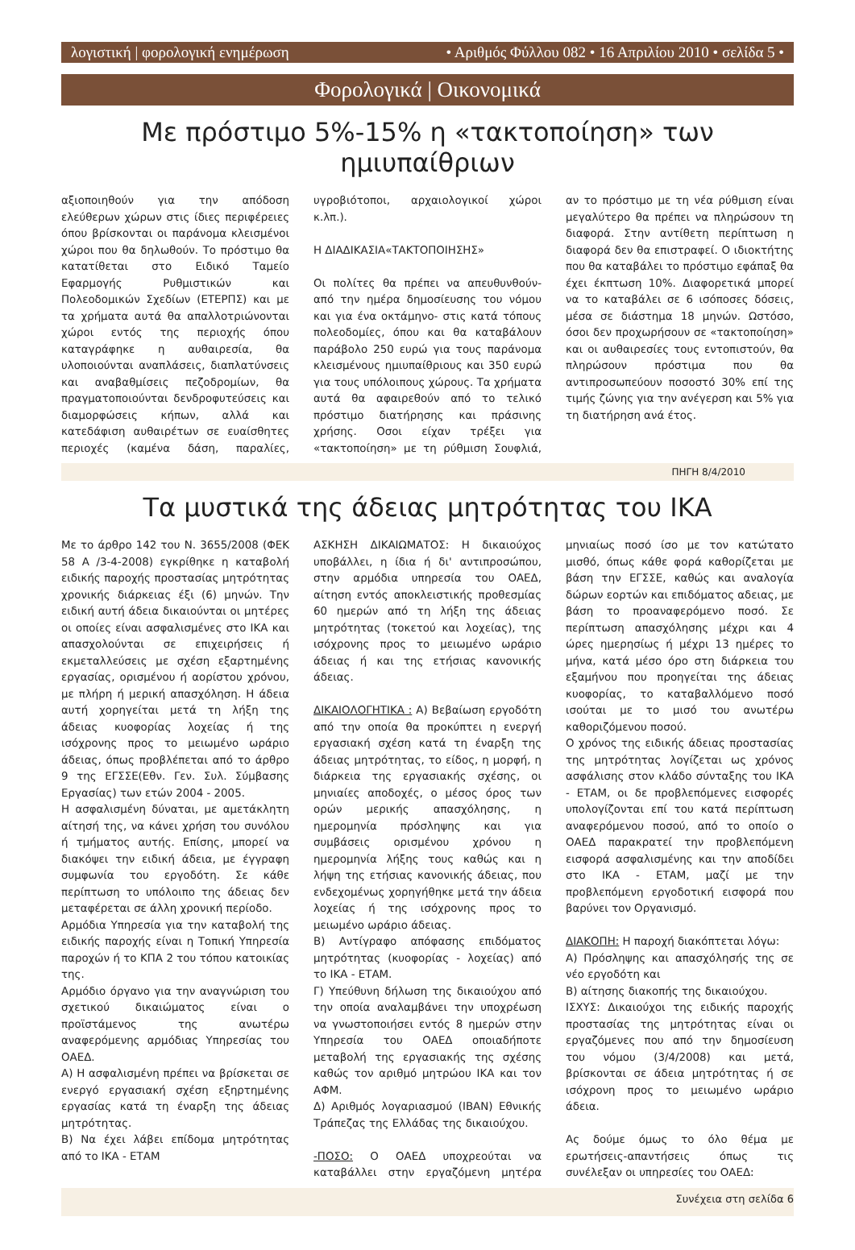λογιστική | φορολογική ενημέρωση • Αριθμός Φύλλου 082 • 16 Απριλίου 2010 • σελίδα 5 •
Φορολογικά | Οικονομικά
Με πρόστιμο 5%-15% η «τακτοποίηση» των ημιυπαίθριων
αξιοποιηθούν για την απόδοση ελεύθερων χώρων στις ίδιες περιφέρειες όπου βρίσκονται οι παράνομα κλεισμένοι χώροι που θα δηλωθούν. Το πρόστιμο θα κατατίθεται στο Ειδικό Ταμείο Εφαρμογής Ρυθμιστικών και Πολεοδομικών Σχεδίων (ΕΤΕΡΠΣ) και με τα χρήματα αυτά θα απαλλοτριώνονται χώροι εντός της περιοχής όπου καταγράφηκε η αυθαιρεσία, θα υλοποιούνται αναπλάσεις, διαπλατύνσεις και αναβαθμίσεις πεζοδρομίων, θα πραγματοποιούνται δενδροφυτεύσεις και διαμορφώσεις κήπων, αλλά και κατεδάφιση αυθαιρέτων σε ευαίσθητες περιοχές (καμένα δάση, παραλίες, υγροβιότοποι, αρχαιολογικοί χώροι κ.λπ.).
Η ΔΙΑΔΙΚΑΣΙΑ«ΤΑΚΤΟΠΟΙΗΣΗΣ»
Οι πολίτες θα πρέπει να απευθυνθούν- από την ημέρα δημοσίευσης του νόμου και για ένα οκτάμηνο- στις κατά τόπους πολεοδομίες, όπου και θα καταβάλουν παράβολο 250 ευρώ για τους παράνομα κλεισμένους ημιυπαίθριους και 350 ευρώ για τους υπόλοιπους χώρους. Τα χρήματα αυτά θα αφαιρεθούν από το τελικό πρόστιμο διατήρησης και πράσινης χρήσης. Οσοι είχαν τρέξει για «τακτοποίηση» με τη ρύθμιση Σουφλιά, αν το πρόστιμο με τη νέα ρύθμιση είναι μεγαλύτερο θα πρέπει να πληρώσουν τη διαφορά. Στην αντίθετη περίπτωση η διαφορά δεν θα επιστραφεί. Ο ιδιοκτήτης που θα καταβάλει το πρόστιμο εφάπαξ θα έχει έκπτωση 10%. Διαφορετικά μπορεί να το καταβάλει σε 6 ισόποσες δόσεις, μέσα σε διάστημα 18 μηνών. Ωστόσο, όσοι δεν προχωρήσουν σε «τακτοποίηση» και οι αυθαιρεσίες τους εντοπιστούν, θα πληρώσουν πρόστιμα που θα αντιπροσωπεύουν ποσοστό 30% επί της τιμής ζώνης για την ανέγερση και 5% για τη διατήρηση ανά έτος.
ΠΗΓΗ 8/4/2010
Τα μυστικά της άδειας μητρότητας του ΙΚΑ
Με το άρθρο 142 του Ν. 3655/2008 (ΦΕΚ 58 Α /3-4-2008) εγκρίθηκε η καταβολή ειδικής παροχής προστασίας μητρότητας χρονικής διάρκειας έξι (6) μηνών. Την ειδική αυτή άδεια δικαιούνται οι μητέρες οι οποίες είναι ασφαλισμένες στο ΙΚΑ και απασχολούνται σε επιχειρήσεις ή εκμεταλλεύσεις με σχέση εξαρτημένης εργασίας, ορισμένου ή αορίστου χρόνου, με πλήρη ή μερική απασχόληση. Η άδεια αυτή χορηγείται μετά τη λήξη της άδειας κυοφορίας λοχείας ή της ισόχρονης προς το μειωμένο ωράριο άδειας, όπως προβλέπεται από το άρθρο 9 της ΕΓΣΣΕ(Εθν. Γεν. Συλ. Σύμβασης Εργασίας) των ετών 2004 - 2005.
Η ασφαλισμένη δύναται, με αμετάκλητη αίτησή της, να κάνει χρήση του συνόλου ή τμήματος αυτής. Επίσης, μπορεί να διακόψει την ειδική άδεια, με έγγραφη συμφωνία του εργοδότη. Σε κάθε περίπτωση το υπόλοιπο της άδειας δεν μεταφέρεται σε άλλη χρονική περίοδο.
Αρμόδια Υπηρεσία για την καταβολή της ειδικής παροχής είναι η Τοπική Υπηρεσία παροχών ή το ΚΠΑ 2 του τόπου κατοικίας της.
Αρμόδιο όργανο για την αναγνώριση του σχετικού δικαιώματος είναι ο προϊστάμενος της ανωτέρω αναφερόμενης αρμόδιας Υπηρεσίας του ΟΑΕΔ.
Α) Η ασφαλισμένη πρέπει να βρίσκεται σε ενεργό εργασιακή σχέση εξηρτημένης εργασίας κατά τη έναρξη της άδειας μητρότητας.
Β) Να έχει λάβει επίδομα μητρότητας από το ΙΚΑ - ΕΤΑΜ
ΑΣΚΗΣΗ ΔΙΚΑΙΩΜΑΤΟΣ: Η δικαιούχος υποβάλλει, η ίδια ή δι' αντιπροσώπου, στην αρμόδια υπηρεσία του ΟΑΕΔ, αίτηση εντός αποκλειστικής προθεσμίας 60 ημερών από τη λήξη της άδειας μητρότητας (τοκετού και λοχείας), της ισόχρονης προς το μειωμένο ωράριο άδειας ή και της ετήσιας κανονικής άδειας.
ΔΙΚΑΙΟΛΟΓΗΤΙΚΑ : Α) Βεβαίωση εργοδότη από την οποία θα προκύπτει η ενεργή εργασιακή σχέση κατά τη έναρξη της άδειας μητρότητας, το είδος, η μορφή, η διάρκεια της εργασιακής σχέσης, οι μηνιαίες αποδοχές, ο μέσος όρος των ορών μερικής απασχόλησης, η ημερομηνία πρόσληψης και για συμβάσεις ορισμένου χρόνου η ημερομηνία λήξης τους καθώς και η λήψη της ετήσιας κανονικής άδειας, που ενδεχομένως χορηγήθηκε μετά την άδεια λοχείας ή της ισόχρονης προς το μειωμένο ωράριο άδειας.
Β) Αντίγραφο απόφασης επιδόματος μητρότητας (κυοφορίας - λοχείας) από το ΙΚΑ - ΕΤΑΜ.
Γ) Υπεύθυνη δήλωση της δικαιούχου από την οποία αναλαμβάνει την υποχρέωση να γνωστοποιήσει εντός 8 ημερών στην Υπηρεσία του ΟΑΕΔ οποιαδήποτε μεταβολή της εργασιακής της σχέσης καθώς τον αριθμό μητρώου ΙΚΑ και τον ΑΦΜ.
Δ) Αριθμός λογαριασμού (IBAN) Εθνικής Τράπεζας της Ελλάδας της δικαιούχου.
-ΠΟΣΟ: Ο ΟΑΕΔ υποχρεούται να καταβάλλει στην εργαζόμενη μητέρα μηνιαίως ποσό ίσο με τον κατώτατο μισθό, όπως κάθε φορά καθορίζεται με βάση την ΕΓΣΣΕ, καθώς και αναλογία δώρων εορτών και επιδόματος αδειας, με βάση το προαναφερόμενο ποσό. Σε περίπτωση απασχόλησης μέχρι και 4 ώρες ημερησίως ή μέχρι 13 ημέρες το μήνα, κατά μέσο όρο στη διάρκεια του εξαμήνου που προηγείται της άδειας κυοφορίας, το καταβαλλόμενο ποσό ισούται με το μισό του ανωτέρω καθοριζόμενου ποσού.
Ο χρόνος της ειδικής άδειας προστασίας της μητρότητας λογίζεται ως χρόνος ασφάλισης στον κλάδο σύνταξης του ΙΚΑ - ΕΤΑΜ, οι δε προβλεπόμενες εισφορές υπολογίζονται επί του κατά περίπτωση αναφερόμενου ποσού, από το οποίο ο ΟΑΕΔ παρακρατεί την προβλεπόμενη εισφορά ασφαλισμένης και την αποδίδει στο ΙΚΑ - ΕΤΑΜ, μαζί με την προβλεπόμενη εργοδοτική εισφορά που βαρύνει τον Οργανισμό.
ΔΙΑΚΟΠΗ: Η παροχή διακόπτεται λόγω:
Α) Πρόσληψης και απασχόλησής της σε νέο εργοδότη και
Β) αίτησης διακοπής της δικαιούχου.
ΙΣΧΥΣ: Δικαιούχοι της ειδικής παροχής προστασίας της μητρότητας είναι οι εργαζόμενες που από την δημοσίευση του νόμου (3/4/2008) και μετά, βρίσκονται σε άδεια μητρότητας ή σε ισόχρονη προς το μειωμένο ωράριο άδεια.
Ας δούμε όμως το όλο θέμα με ερωτήσεις-απαντήσεις όπως τις συνέλεξαν οι υπηρεσίες του ΟΑΕΔ:
Συνέχεια στη σελίδα 6